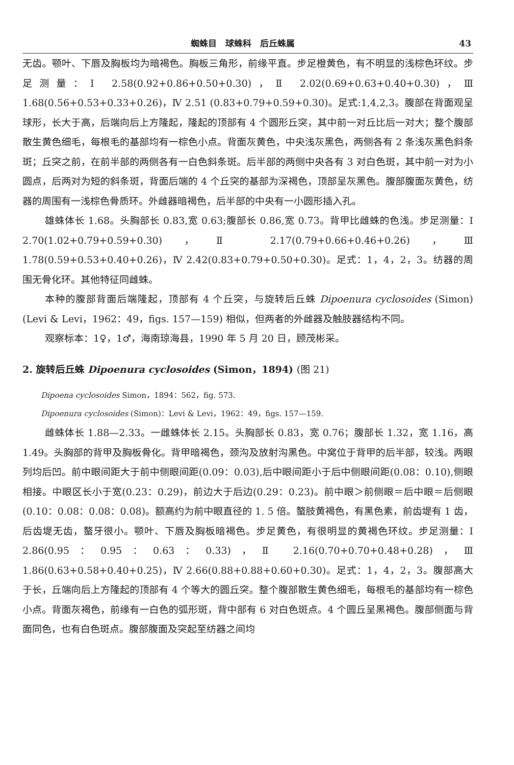蜘蛛目　球蛛科　后丘蛛属 43
无齿。颚叶、下唇及胸板均为暗褐色。胸板三角形，前缘平直。步足橙黄色，有不明显的浅棕色环纹。步足测量：Ⅰ 2.58(0.92+0.86+0.50+0.30)，Ⅱ 2.02(0.69+0.63+0.40+0.30)，Ⅲ 1.68(0.56+0.53+0.33+0.26)，Ⅳ 2.51 (0.83+0.79+0.59+0.30)。足式:1,4,2,3。腹部在背面观呈球形，长大于高，后端向后上方隆起，隆起的顶部有 4 个圆形丘突，其中前一对丘比后一对大；整个腹部散生黄色细毛，每根毛的基部均有一棕色小点。背面灰黄色，中央浅灰黑色，两侧各有 2 条浅灰黑色斜条斑；丘突之前，在前半部的两侧各有一白色斜条斑。后半部的两侧中央各有 3 对白色斑，其中前一对为小圆点，后两对为短的斜条斑，背面后端的 4 个丘突的基部为深褐色，顶部呈灰黑色。腹部腹面灰黄色，纺器的周围有一浅棕色骨质环。外雌器暗褐色，后半部的中央有一小圆形插入孔。
雄蛛体长 1.68。头胸部长 0.83,宽 0.63;腹部长 0.86,宽 0.73。背甲比雌蛛的色浅。步足测量：Ⅰ 2.70(1.02+0.79+0.59+0.30)，Ⅱ 2.17(0.79+0.66+0.46+0.26)，Ⅲ 1.78(0.59+0.53+0.40+0.26)，Ⅳ 2.42(0.83+0.79+0.50+0.30)。足式：1，4，2，3。纺器的周围无骨化环。其他特征同雌蛛。
本种的腹部背面后端隆起，顶部有 4 个丘突，与旋转后丘蛛 Dipoenura cyclosoides (Simon) (Levi & Levi，1962：49，figs. 157—159) 相似，但两者的外雌器及触肢器结构不同。
观察标本：1♀，1♂，海南琼海县，1990 年 5 月 20 日，顾茂彬采。
2. 旋转后丘蛛 Dipoenura cyclosoides (Simon，1894) (图 21)
Dipoena cyclosoides Simon，1894：562，fig. 573.
Dipoenura cyclosoides (Simon)：Levi & Levi，1962：49，figs. 157—159.
雌蛛体长 1.88—2.33。一雌蛛体长 2.15。头胸部长 0.83，宽 0.76；腹部长 1.32，宽 1.16，高 1.49。头胸部的背甲及胸板骨化。背甲暗褐色，颈沟及放射沟黑色。中窝位于背甲的后半部，较浅。两眼列均后凹。前中眼间距大于前中侧眼间距(0.09：0.03),后中眼间距小于后中侧眼间距(0.08：0.10),侧眼相接。中眼区长小于宽(0.23：0.29)，前边大于后边(0.29：0.23)。前中眼＞前侧眼＝后中眼＝后侧眼(0.10：0.08：0.08：0.08)。额高约为前中眼直径的 1. 5 倍。螯肢黄褐色，有黑色素，前齿堤有 1 齿，后齿堤无齿，螯牙很小。颚叶、下唇及胸板暗褐色。步足黄色，有很明显的黄褐色环纹。步足测量：Ⅰ 2.86(0.95：0.95：0.63：0.33)，Ⅱ 2.16(0.70+0.70+0.48+0.28)，Ⅲ 1.86(0.63+0.58+0.40+0.25)，Ⅳ 2.66(0.88+0.88+0.60+0.30)。足式：1，4，2，3。腹部高大于长，丘端向后上方隆起的顶部有 4 个等大的圆丘突。整个腹部散生黄色细毛，每根毛的基部均有一棕色小点。背面灰褐色，前缘有一白色的弧形斑，背中部有 6 对白色斑点。4 个圆丘呈黑褐色。腹部侧面与背面同色，也有白色斑点。腹部腹面及突起至纺器之间均